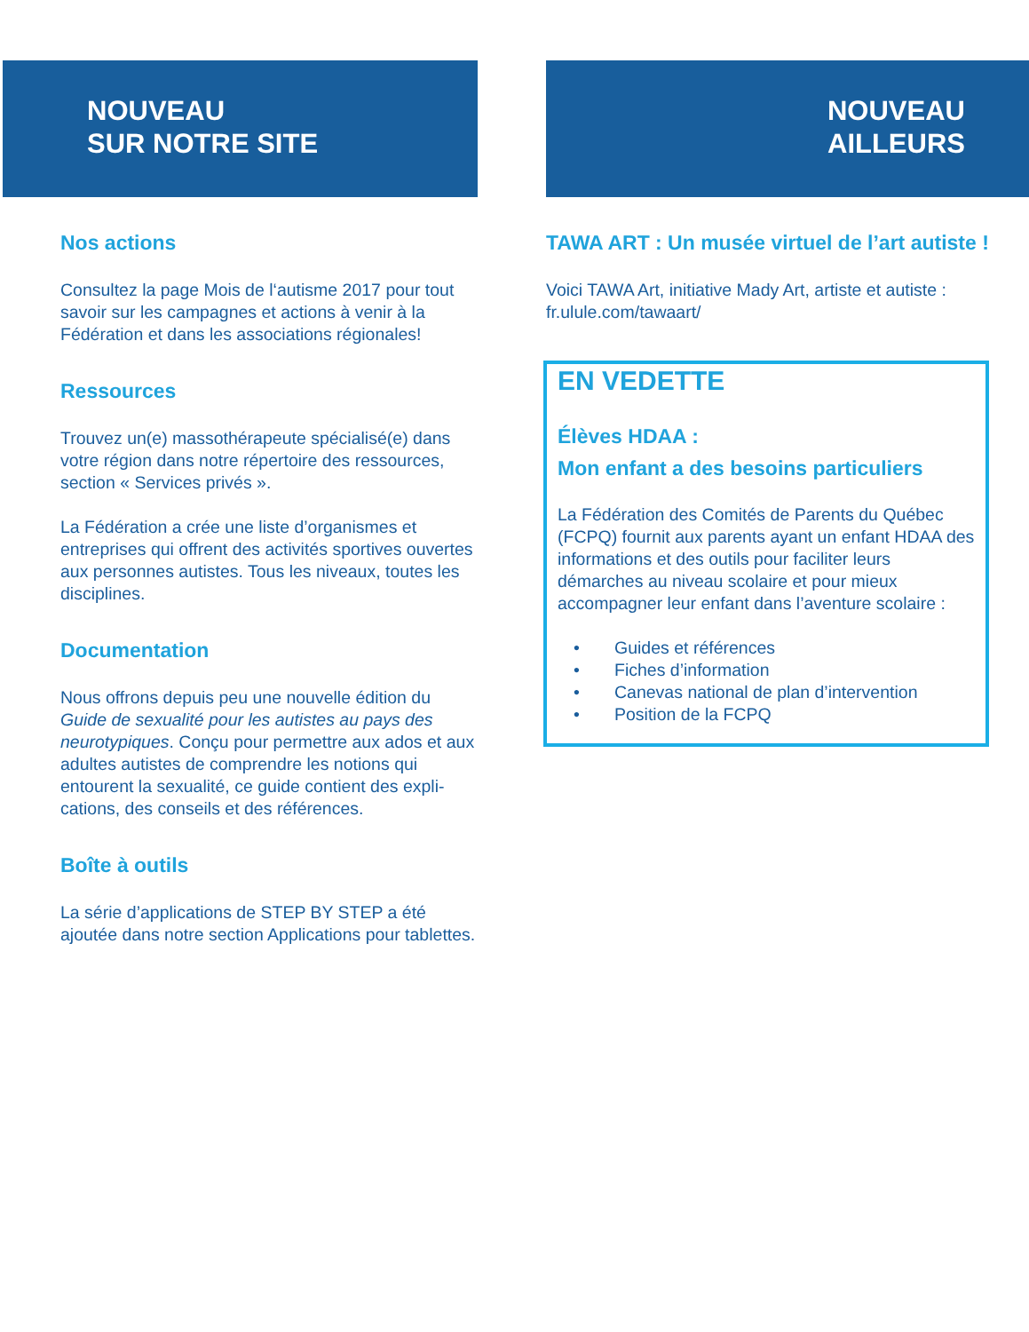NOUVEAU
SUR NOTRE SITE
Nos actions
Consultez la page Mois de l‘autisme 2017 pour tout savoir sur les campagnes et actions à venir à la Fédération et dans les associations régionales!
Ressources
Trouvez un(e) massothérapeute spécialisé(e) dans votre région dans notre répertoire des ressources, section « Services privés ».
La Fédération a crée une liste d’organismes et entreprises qui offrent des activités sportives ouvertes aux personnes autistes. Tous les niveaux, toutes les disciplines.
Documentation
Nous offrons depuis peu une nouvelle édition du Guide de sexualité pour les autistes au pays des neurotypiques. Conçu pour permettre aux ados et aux adultes autistes de comprendre les notions qui entourent la sexualité, ce guide contient des expli-cations, des conseils et des références.
Boîte à outils
La série d’applications de STEP BY STEP a été ajoutée dans notre section Applications pour tablettes.
NOUVEAU
AILLEURS
TAWA ART : Un musée virtuel de l’art autiste !
Voici TAWA Art, initiative Mady Art, artiste et autiste : fr.ulule.com/tawaart/
EN VEDETTE
Élèves HDAA :
Mon enfant a des besoins particuliers
La Fédération des Comités de Parents du Québec (FCPQ) fournit aux parents ayant un enfant HDAA des informations et des outils pour faciliter leurs démarches au niveau scolaire et pour mieux accompagner leur enfant dans l’aventure scolaire :
• Guides et références
• Fiches d’information
• Canevas national de plan d’intervention
• Position de la FCPQ